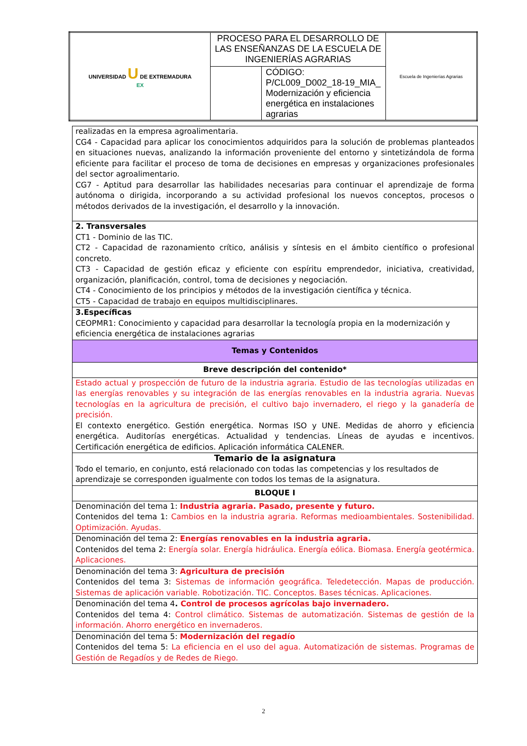| UNIVERSIDAD U DE EXTREMADURA EX | PROCESO PARA EL DESARROLLO DE LAS ENSEÑANZAS DE LA ESCUELA DE INGENIERÍAS AGRARIAS | | Escuela de Ingenierías Agrarias |
| | | CÓDIGO: P/CL009_D002_18-19_MIA_ Modernización y eficiencia energética en instalaciones agrarias | |
| realizadas en la empresa agroalimentaria. CG4 - Capacidad para aplicar los conocimientos adquiridos para la solución de problemas planteados en situaciones nuevas, analizando la información proveniente del entorno y sintetizándola de forma eficiente para facilitar el proceso de toma de decisiones en empresas y organizaciones profesionales del sector agroalimentario. CG7 - Aptitud para desarrollar las habilidades necesarias para continuar el aprendizaje de forma autónoma o dirigida, incorporando a su actividad profesional los nuevos conceptos, procesos o métodos derivados de la investigación, el desarrollo y la innovación. |
| 2. Transversales CT1 - Dominio de las TIC. CT2 - Capacidad de razonamiento crítico, análisis y síntesis en el ámbito científico o profesional concreto. CT3 - Capacidad de gestión eficaz y eficiente con espíritu emprendedor, iniciativa, creatividad, organización, planificación, control, toma de decisiones y negociación. CT4 - Conocimiento de los principios y métodos de la investigación científica y técnica. CT5 - Capacidad de trabajo en equipos multidisciplinares. |
| 3.Específicas CEOPMR1: Conocimiento y capacidad para desarrollar la tecnología propia en la modernización y eficiencia energética de instalaciones agrarias |
| Temas y Contenidos |
| Breve descripción del contenido* |
| Estado actual y prospección de futuro de la industria agraria. Estudio de las tecnologías utilizadas en las energías renovables y su integración de las energías renovables en la industria agraria. Nuevas tecnologías en la agricultura de precisión, el cultivo bajo invernadero, el riego y la ganadería de precisión. El contexto energético. Gestión energética. Normas ISO y UNE. Medidas de ahorro y eficiencia energética. Auditorías energéticas. Actualidad y tendencias. Líneas de ayudas e incentivos. Certificación energética de edificios. Aplicación informática CALENER. |
| Temario de la asignatura Todo el temario, en conjunto, está relacionado con todas las competencias y los resultados de aprendizaje se corresponden igualmente con todos los temas de la asignatura. |
| BLOQUE I |
| Denominación del tema 1: Industria agraria. Pasado, presente y futuro. Contenidos del tema 1: Cambios en la industria agraria. Reformas medioambientales. Sostenibilidad. Optimización. Ayudas. |
| Denominación del tema 2: Energías renovables en la industria agraria. Contenidos del tema 2: Energía solar. Energía hidráulica. Energía eólica. Biomasa. Energía geotérmica. Aplicaciones. |
| Denominación del tema 3: Agricultura de precisión Contenidos del tema 3: Sistemas de información geográfica. Teledetección. Mapas de producción. Sistemas de aplicación variable. Robotización. TIC. Conceptos. Bases técnicas. Aplicaciones. |
| Denominación del tema 4 . Control de procesos agrícolas bajo invernadero. Contenidos del tema 4: Control climático. Sistemas de automatización. Sistemas de gestión de la información. Ahorro energético en invernaderos. |
| Denominación del tema 5: Modernización del regadío Contenidos del tema 5: La eficiencia en el uso del agua. Automatización de sistemas. Programas de Gestión de Regadíos y de Redes de Riego. |
2